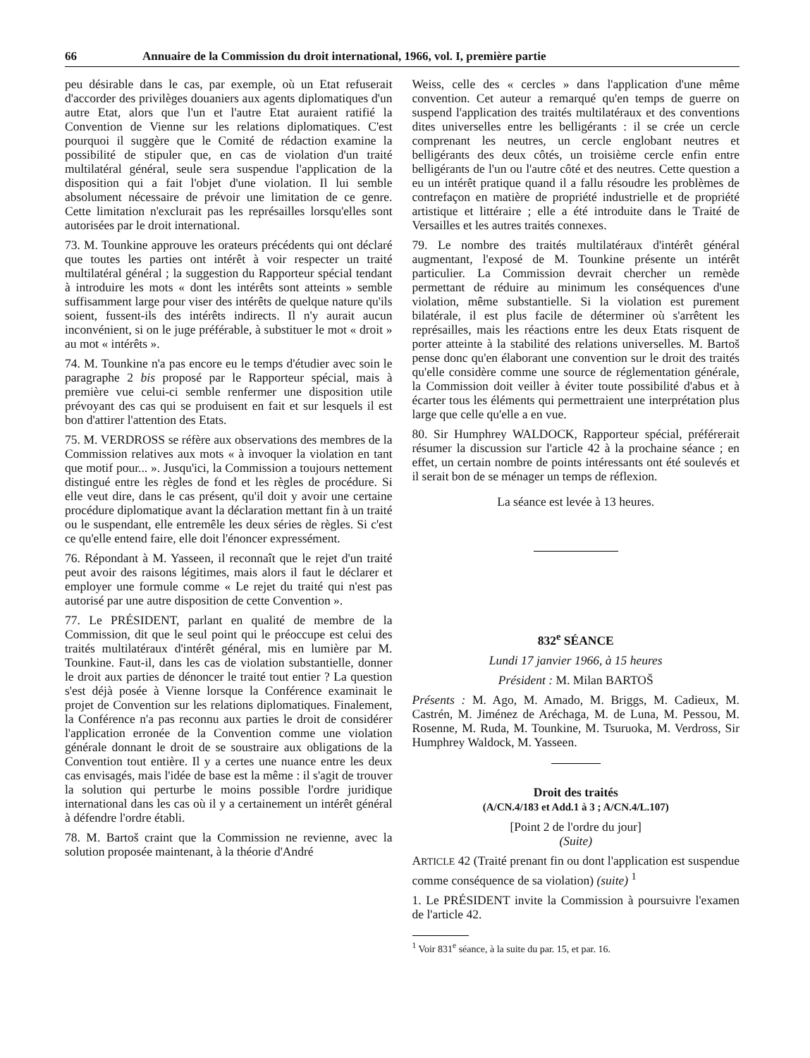66 Annuaire de la Commission du droit international, 1966, vol. I, première partie
peu désirable dans le cas, par exemple, où un Etat refuserait d'accorder des privilèges douaniers aux agents diplomatiques d'un autre Etat, alors que l'un et l'autre Etat auraient ratifié la Convention de Vienne sur les relations diplomatiques. C'est pourquoi il suggère que le Comité de rédaction examine la possibilité de stipuler que, en cas de violation d'un traité multilatéral général, seule sera suspendue l'application de la disposition qui a fait l'objet d'une violation. Il lui semble absolument nécessaire de prévoir une limitation de ce genre. Cette limitation n'exclurait pas les représailles lorsqu'elles sont autorisées par le droit international.
73. M. Tounkine approuve les orateurs précédents qui ont déclaré que toutes les parties ont intérêt à voir respecter un traité multilatéral général ; la suggestion du Rapporteur spécial tendant à introduire les mots « dont les intérêts sont atteints » semble suffisamment large pour viser des intérêts de quelque nature qu'ils soient, fussent-ils des intérêts indirects. Il n'y aurait aucun inconvénient, si on le juge préférable, à substituer le mot « droit » au mot « intérêts ».
74. M. Tounkine n'a pas encore eu le temps d'étudier avec soin le paragraphe 2 bis proposé par le Rapporteur spécial, mais à première vue celui-ci semble renfermer une disposition utile prévoyant des cas qui se produisent en fait et sur lesquels il est bon d'attirer l'attention des Etats.
75. M. VERDROSS se réfère aux observations des membres de la Commission relatives aux mots « à invoquer la violation en tant que motif pour... ». Jusqu'ici, la Commission a toujours nettement distingué entre les règles de fond et les règles de procédure. Si elle veut dire, dans le cas présent, qu'il doit y avoir une certaine procédure diplomatique avant la déclaration mettant fin à un traité ou le suspendant, elle entremêle les deux séries de règles. Si c'est ce qu'elle entend faire, elle doit l'énoncer expressément.
76. Répondant à M. Yasseen, il reconnaît que le rejet d'un traité peut avoir des raisons légitimes, mais alors il faut le déclarer et employer une formule comme « Le rejet du traité qui n'est pas autorisé par une autre disposition de cette Convention ».
77. Le PRÉSIDENT, parlant en qualité de membre de la Commission, dit que le seul point qui le préoccupe est celui des traités multilatéraux d'intérêt général, mis en lumière par M. Tounkine. Faut-il, dans les cas de violation substantielle, donner le droit aux parties de dénoncer le traité tout entier ? La question s'est déjà posée à Vienne lorsque la Conférence examinait le projet de Convention sur les relations diplomatiques. Finalement, la Conférence n'a pas reconnu aux parties le droit de considérer l'application erronée de la Convention comme une violation générale donnant le droit de se soustraire aux obligations de la Convention tout entière. Il y a certes une nuance entre les deux cas envisagés, mais l'idée de base est la même : il s'agit de trouver la solution qui perturbe le moins possible l'ordre juridique international dans les cas où il y a certainement un intérêt général à défendre l'ordre établi.
78. M. Bartoš craint que la Commission ne revienne, avec la solution proposée maintenant, à la théorie d'André
Weiss, celle des « cercles » dans l'application d'une même convention. Cet auteur a remarqué qu'en temps de guerre on suspend l'application des traités multilatéraux et des conventions dites universelles entre les belligérants : il se crée un cercle comprenant les neutres, un cercle englobant neutres et belligérants des deux côtés, un troisième cercle enfin entre belligérants de l'un ou l'autre côté et des neutres. Cette question a eu un intérêt pratique quand il a fallu résoudre les problèmes de contrefaçon en matière de propriété industrielle et de propriété artistique et littéraire ; elle a été introduite dans le Traité de Versailles et les autres traités connexes.
79. Le nombre des traités multilatéraux d'intérêt général augmentant, l'exposé de M. Tounkine présente un intérêt particulier. La Commission devrait chercher un remède permettant de réduire au minimum les conséquences d'une violation, même substantielle. Si la violation est purement bilatérale, il est plus facile de déterminer où s'arrêtent les représailles, mais les réactions entre les deux Etats risquent de porter atteinte à la stabilité des relations universelles. M. Bartoš pense donc qu'en élaborant une convention sur le droit des traités qu'elle considère comme une source de réglementation générale, la Commission doit veiller à éviter toute possibilité d'abus et à écarter tous les éléments qui permettraient une interprétation plus large que celle qu'elle a en vue.
80. Sir Humphrey WALDOCK, Rapporteur spécial, préférerait résumer la discussion sur l'article 42 à la prochaine séance ; en effet, un certain nombre de points intéressants ont été soulevés et il serait bon de se ménager un temps de réflexion.
La séance est levée à 13 heures.
832<sup>e</sup> SÉANCE
Lundi 17 janvier 1966, à 15 heures
Président : M. Milan BARTOŠ
Présents : M. Ago, M. Amado, M. Briggs, M. Cadieux, M. Castrén, M. Jiménez de Aréchaga, M. de Luna, M. Pessou, M. Rosenne, M. Ruda, M. Tounkine, M. Tsuruoka, M. Verdross, Sir Humphrey Waldock, M. Yasseen.
Droit des traités
(A/CN.4/183 et Add.1 à 3 ; A/CN.4/L.107)
[Point 2 de l'ordre du jour]
(Suite)
ARTICLE 42 (Traité prenant fin ou dont l'application est suspendue comme conséquence de sa violation) (suite) <sup>1</sup>
1. Le PRÉSIDENT invite la Commission à poursuivre l'examen de l'article 42.
<sup>1</sup> Voir 831<sup>e</sup> séance, à la suite du par. 15, et par. 16.